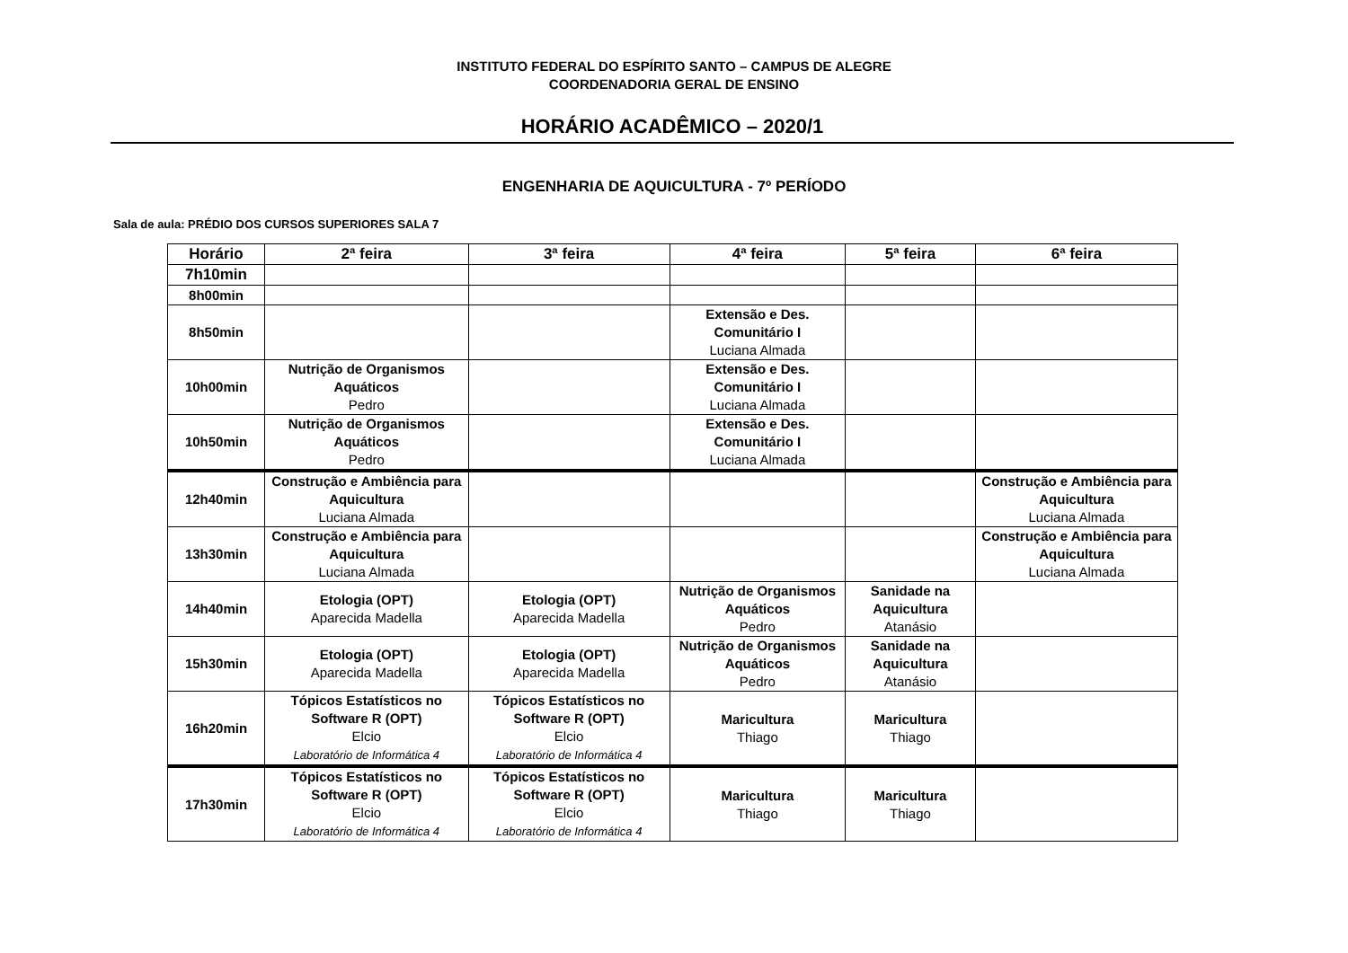INSTITUTO FEDERAL DO ESPÍRITO SANTO – CAMPUS DE ALEGRE
COORDENADORIA GERAL DE ENSINO
HORÁRIO ACADÊMICO – 2020/1
ENGENHARIA DE AQUICULTURA - 7º PERÍODO
Sala de aula: PRÉDIO DOS CURSOS SUPERIORES SALA 7
| Horário | 2ª feira | 3ª feira | 4ª feira | 5ª feira | 6ª feira |
| --- | --- | --- | --- | --- | --- |
| 7h10min | | | | | |
| 8h00min | | | | | |
| 8h50min | | | Extensão e Des. Comunitário I Luciana Almada | | |
| 10h00min | Nutrição de Organismos Aquáticos Pedro | | Extensão e Des. Comunitário I Luciana Almada | | |
| 10h50min | Nutrição de Organismos Aquáticos Pedro | | Extensão e Des. Comunitário I Luciana Almada | | |
| 12h40min | Construção e Ambiência para Aquicultura Luciana Almada | | | | Construção e Ambiência para Aquicultura Luciana Almada |
| 13h30min | Construção e Ambiência para Aquicultura Luciana Almada | | | | Construção e Ambiência para Aquicultura Luciana Almada |
| 14h40min | Etologia (OPT) Aparecida Madella | Etologia (OPT) Aparecida Madella | Nutrição de Organismos Aquáticos Pedro | Sanidade na Aquicultura Atanásio | |
| 15h30min | Etologia (OPT) Aparecida Madella | Etologia (OPT) Aparecida Madella | Nutrição de Organismos Aquáticos Pedro | Sanidade na Aquicultura Atanásio | |
| 16h20min | Tópicos Estatísticos no Software R (OPT) Elcio Laboratório de Informática 4 | Tópicos Estatísticos no Software R (OPT) Elcio Laboratório de Informática 4 | Maricultura Thiago | Maricultura Thiago | |
| 17h30min | Tópicos Estatísticos no Software R (OPT) Elcio Laboratório de Informática 4 | Tópicos Estatísticos no Software R (OPT) Elcio Laboratório de Informática 4 | Maricultura Thiago | Maricultura Thiago | |